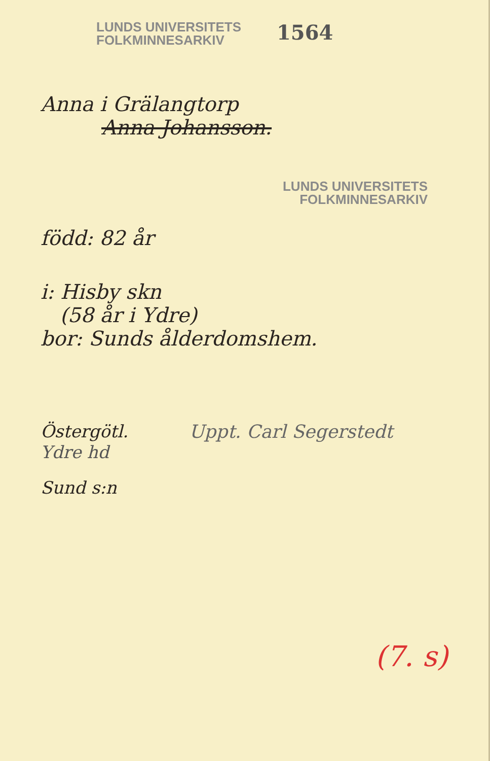LUNDS UNIVERSITETS
FOLKMINNESARKIV
1564
Anna i Grälangtorp
Anna Johansson.
LUNDS UNIVERSITETS
FOLKMINNESARKIV
född: 82 år
i: Hisby skn
(58 år i Ydre)
bor: Sunds ålderdomshem.
Östergötl. Uppt. Carl Segerstedt
Ydre hd
Sund s:n
(7. s)